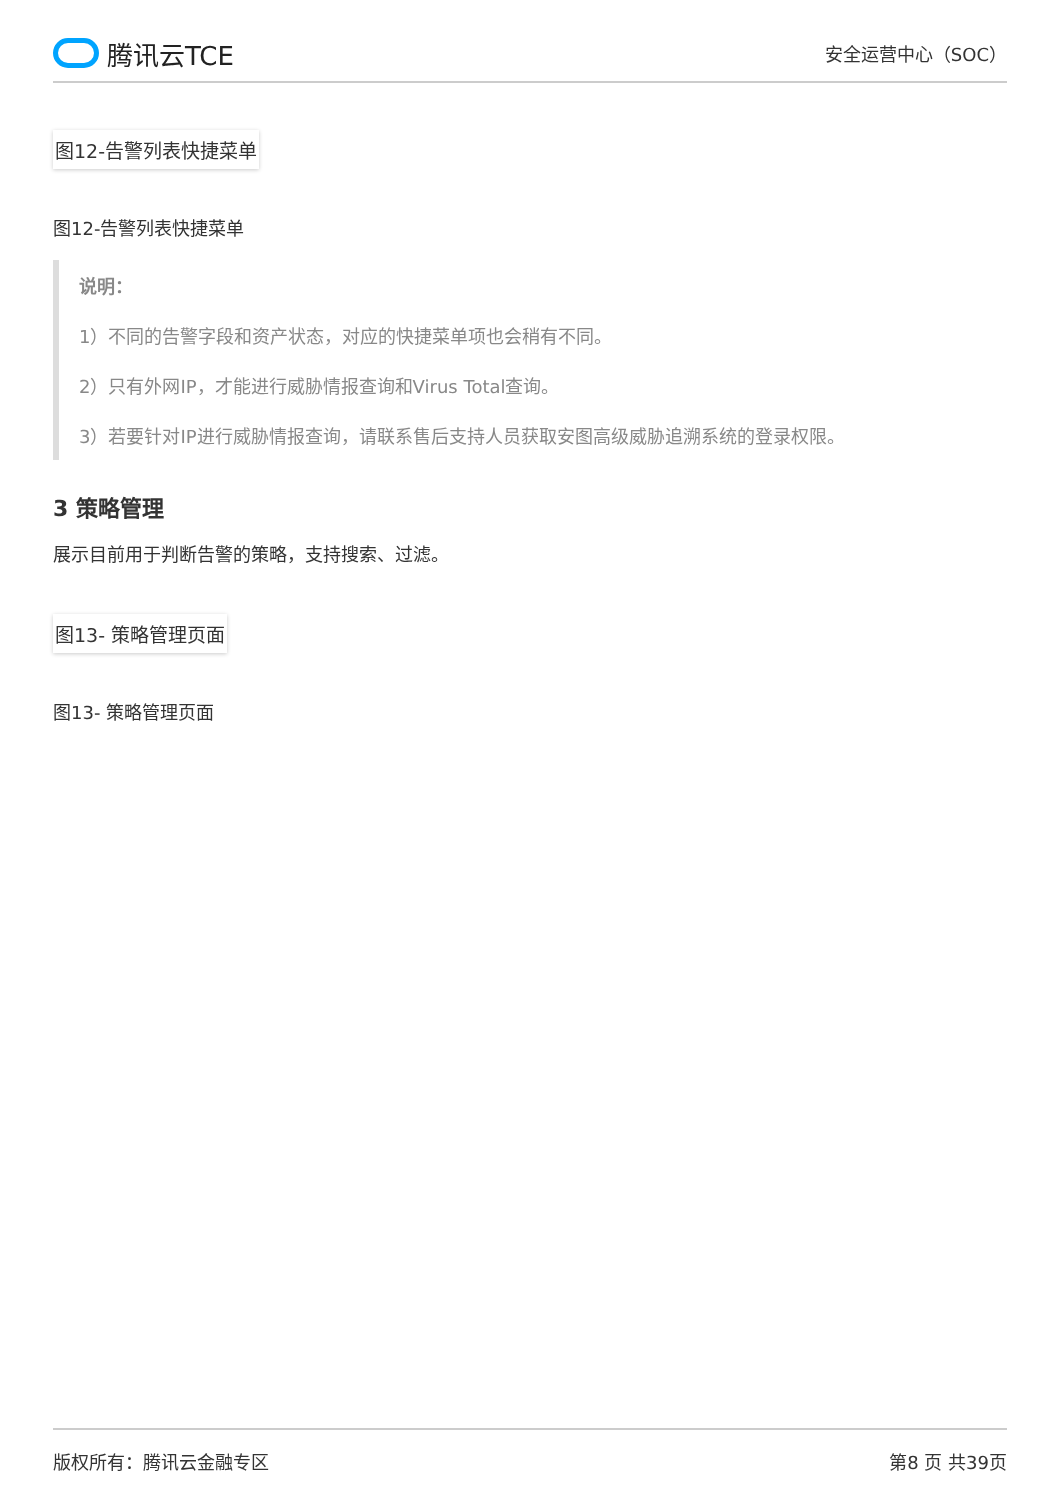腾讯云TCE
安全运营中心（SOC）
图12-告警列表快捷菜单
图12-告警列表快捷菜单
说明：
1）不同的告警字段和资产状态，对应的快捷菜单项也会稍有不同。
2）只有外网IP，才能进行威胁情报查询和Virus Total查询。
3）若要针对IP进行威胁情报查询，请联系售后支持人员获取安图高级威胁追溯系统的登录权限。
3 策略管理
展示目前用于判断告警的策略，支持搜索、过滤。
图13- 策略管理页面
图13- 策略管理页面
版权所有：腾讯云金融专区 第8 页 共39页